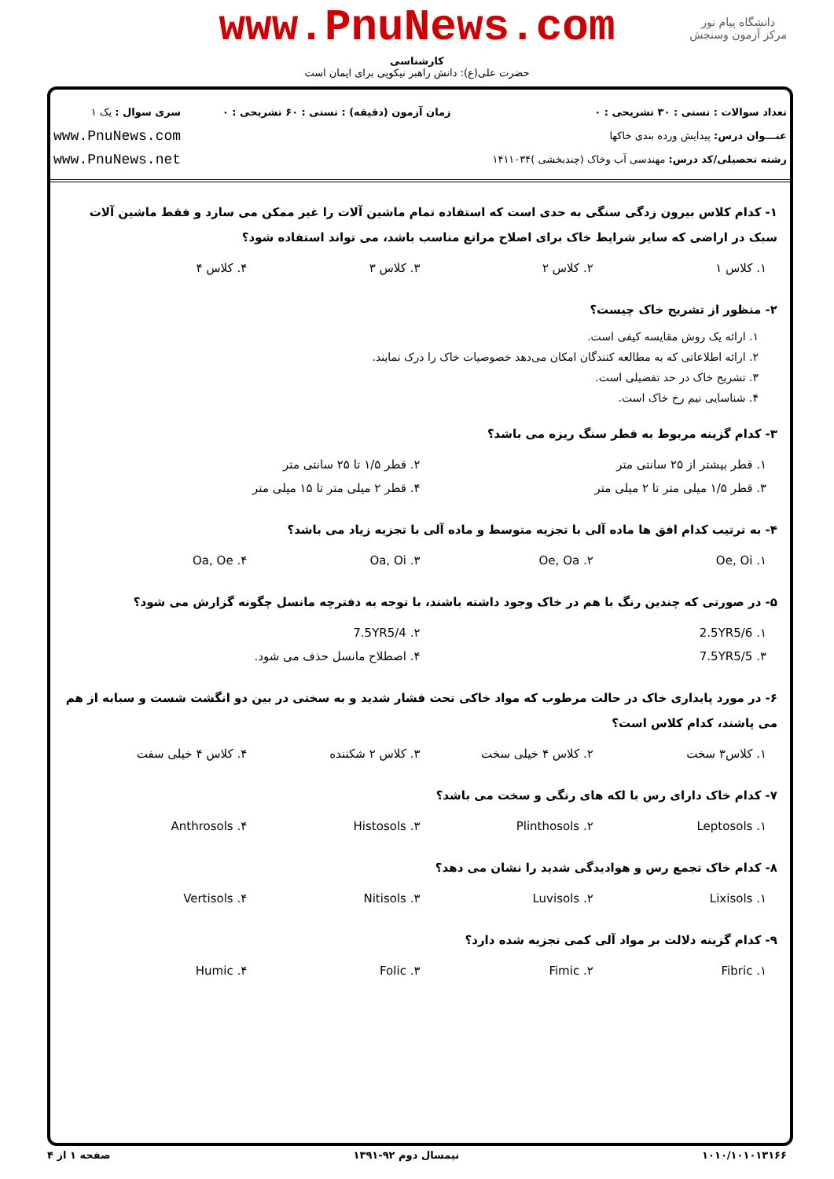www.PnuNews.com
کارشناسی
حضرت علی(ع): دانش راهبر نیکویی برای ایمان است
دانشگاه پیام نور
مرکز آزمون وسنجش
تعداد سوالات : تستی : ۳۰ تشریحی : ۰
عنـــوان درس: پیدایش ورده بندی خاکها
رشته تحصیلی/کد درس: مهندسی آب وخاک (چندبخشی )۱۴۱۱۰۳۴
زمان آزمون (دقیقه) : تستی : ۶۰ تشریحی : ۰
سری سوال : یک ۱
www.PnuNews.com
www.PnuNews.net
۱- کدام کلاس بیرون زدگی سنگی به حدی است که استفاده تمام ماشین آلات را غیر ممکن می سازد و فقط ماشین آلات سبک در اراضی که سایر شرایط خاک برای اصلاح مراتع مناسب باشد، می تواند استفاده شود؟
۱. کلاس ۱ ۲. کلاس ۲ ۳. کلاس ۳ ۴. کلاس ۴
۲- منظور از تشریح خاک چیست؟
۱. ارائه یک روش مقایسه کیفی است.
۲. ارائه اطلاعاتی که به مطالعه کنندگان امکان می‌دهد خصوصیات خاک را درک نمایند.
۳. تشریح خاک در حد تفضیلی است.
۴. شناسایی نیم رخ خاک است.
۳- کدام گزینه مربوط به قطر سنگ ریزه می باشد؟
۱. قطر بیشتر از ۲۵ سانتی متر ۲. قطر ۱/۵ تا ۲۵ سانتی متر
۳. قطر ۱/۵ میلی متر تا ۲ میلی متر
۴. قطر ۲ میلی متر تا ۱۵ میلی متر
۴- به ترتیب کدام افق ها ماده آلی با تجزیه متوسط و ماده آلی با تجزیه زیاد می باشد؟
۱. Oe, Oi ۲. Oe, Oa ۳. Oa, Oi ۴. Oa, Oe
۵- در صورتی که چندین رنگ با هم در خاک وجود داشته باشند، با توجه به دفترچه مانسل چگونه گزارش می شود؟
۱. 2.5YR5/6 ۲. 7.5YR5/4
۳. 7.5YR5/5 ۴. اصطلاح مانسل حذف می شود.
۶- در مورد پایداری خاک در حالت مرطوب که مواد خاکی تحت فشار شدید و به سختی در بین دو انگشت شست و سبابه از هم می پاشند، کدام کلاس است؟
۱. کلاس۳ سخت ۲. کلاس ۴ خیلی سخت ۳. کلاس ۲ شکننده ۴. کلاس ۴ خیلی سفت
۷- کدام خاک دارای رس با لکه های رنگی و سخت می باشد؟
۱. Leptosols ۲. Plinthosols ۳. Histosols ۴. Anthrosols
۸- کدام خاک تجمع رس و هوادیدگی شدید را نشان می دهد؟
۱. Lixisols ۲. Luvisols ۳. Nitisols ۴. Vertisols
۹- کدام گزینه دلالت بر مواد آلی کمی تجزیه شده دارد؟
۱. Fibric ۲. Fimic ۳. Folic ۴. Humic
۱۰۱۰/۱۰۱۰۱۳۱۶۶ نیمسال دوم ۹۲-۱۳۹۱ صفحه ۱ از ۴